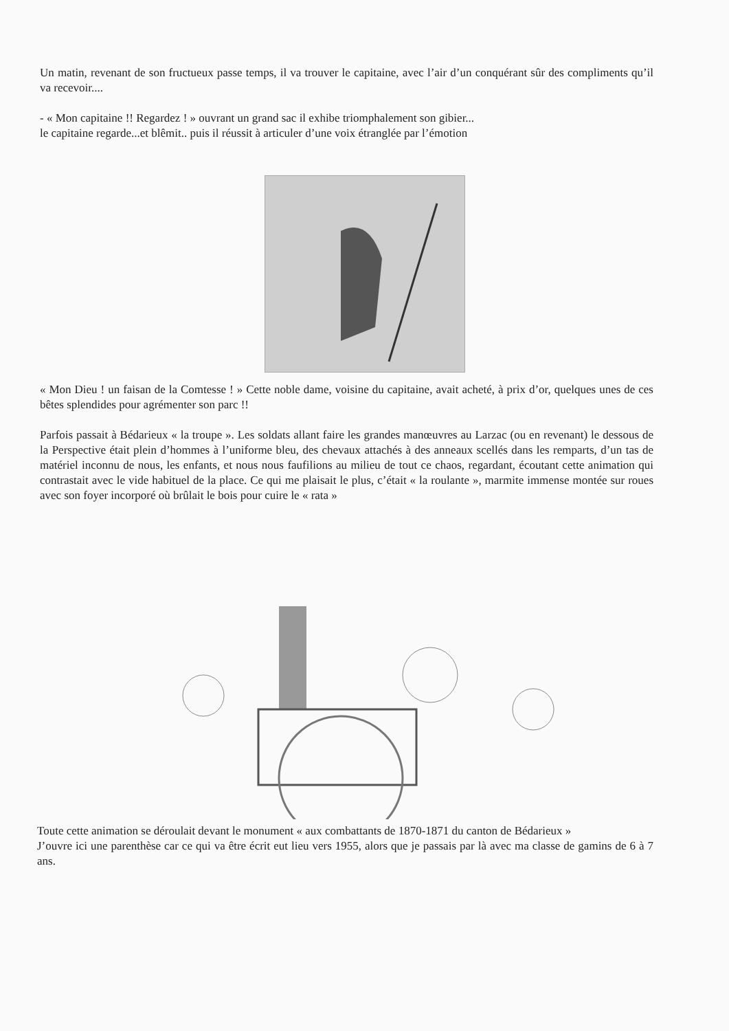Un matin, revenant de son fructueux passe temps, il va trouver le capitaine, avec l’air d’un conquérant sûr des compliments qu’il va recevoir....
- « Mon capitaine !! Regardez ! » ouvrant un grand sac il exhibe triomphalement son gibier...
le capitaine regarde...et blêmit.. puis il réussit à articuler d’une voix étranglée par l’émotion
« Mon Dieu ! un faisan de la Comtesse ! » Cette noble dame, voisine du capitaine, avait acheté, à prix d’or, quelques unes de ces bêtes splendides pour agrémenter son parc !!
Parfois passait à Bédarieux « la troupe ». Les soldats allant faire les grandes manœuvres au Larzac (ou en revenant) le dessous de la Perspective était plein d’hommes à l’uniforme bleu, des chevaux attachés à des anneaux scellés dans les remparts, d’un tas de matériel inconnu de nous, les enfants, et nous nous faufilions au milieu de tout ce chaos, regardant, écoutant cette animation qui contrastait avec le vide habituel de la place. Ce qui me plaisait le plus, c’était « la roulante », marmite immense montée sur roues avec son foyer incorporé où brûlait le bois pour cuire le « rata »
Toute cette animation se déroulait devant le monument « aux combattants de 1870-1871 du canton de Bédarieux »
J’ouvre ici une parenthèse car ce qui va être écrit eut lieu vers 1955, alors que je passais par là avec ma classe de gamins de 6 à 7 ans.